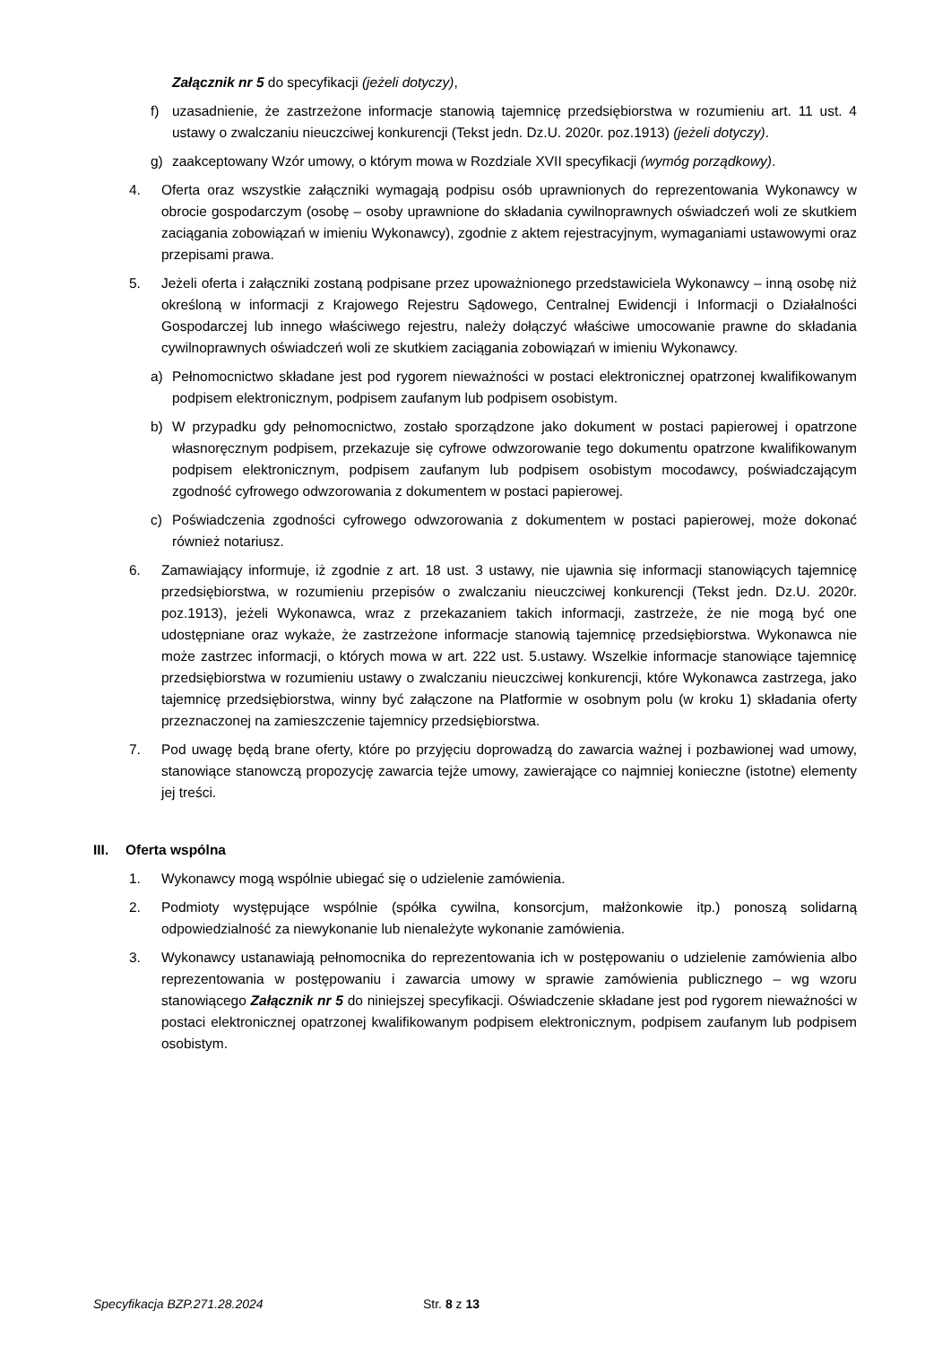Załącznik nr 5 do specyfikacji (jeżeli dotyczy),
f) uzasadnienie, że zastrzeżone informacje stanowią tajemnicę przedsiębiorstwa w rozumieniu art. 11 ust. 4 ustawy o zwalczaniu nieuczciwej konkurencji (Tekst jedn. Dz.U. 2020r. poz.1913) (jeżeli dotyczy).
g) zaakceptowany Wzór umowy, o którym mowa w Rozdziale XVII specyfikacji (wymóg porządkowy).
4. Oferta oraz wszystkie załączniki wymagają podpisu osób uprawnionych do reprezentowania Wykonawcy w obrocie gospodarczym (osobę – osoby uprawnione do składania cywilnoprawnych oświadczeń woli ze skutkiem zaciągania zobowiązań w imieniu Wykonawcy), zgodnie z aktem rejestracyjnym, wymaganiami ustawowymi oraz przepisami prawa.
5. Jeżeli oferta i załączniki zostaną podpisane przez upoważnionego przedstawiciela Wykonawcy – inną osobę niż określoną w informacji z Krajowego Rejestru Sądowego, Centralnej Ewidencji i Informacji o Działalności Gospodarczej lub innego właściwego rejestru, należy dołączyć właściwe umocowanie prawne do składania cywilnoprawnych oświadczeń woli ze skutkiem zaciągania zobowiązań w imieniu Wykonawcy.
a) Pełnomocnictwo składane jest pod rygorem nieważności w postaci elektronicznej opatrzonej kwalifikowanym podpisem elektronicznym, podpisem zaufanym lub podpisem osobistym.
b) W przypadku gdy pełnomocnictwo, zostało sporządzone jako dokument w postaci papierowej i opatrzone własnoręcznym podpisem, przekazuje się cyfrowe odwzorowanie tego dokumentu opatrzone kwalifikowanym podpisem elektronicznym, podpisem zaufanym lub podpisem osobistym mocodawcy, poświadczającym zgodność cyfrowego odwzorowania z dokumentem w postaci papierowej.
c) Poświadczenia zgodności cyfrowego odwzorowania z dokumentem w postaci papierowej, może dokonać również notariusz.
6. Zamawiający informuje, iż zgodnie z art. 18 ust. 3 ustawy, nie ujawnia się informacji stanowiących tajemnicę przedsiębiorstwa, w rozumieniu przepisów o zwalczaniu nieuczciwej konkurencji (Tekst jedn. Dz.U. 2020r. poz.1913), jeżeli Wykonawca, wraz z przekazaniem takich informacji, zastrzeże, że nie mogą być one udostępniane oraz wykaże, że zastrzeżone informacje stanowią tajemnicę przedsiębiorstwa. Wykonawca nie może zastrzec informacji, o których mowa w art. 222 ust. 5.ustawy. Wszelkie informacje stanowiące tajemnicę przedsiębiorstwa w rozumieniu ustawy o zwalczaniu nieuczciwej konkurencji, które Wykonawca zastrzega, jako tajemnicę przedsiębiorstwa, winny być załączone na Platformie w osobnym polu (w kroku 1) składania oferty przeznaczonej na zamieszczenie tajemnicy przedsiębiorstwa.
7. Pod uwagę będą brane oferty, które po przyjęciu doprowadzą do zawarcia ważnej i pozbawionej wad umowy, stanowiące stanowczą propozycję zawarcia tejże umowy, zawierające co najmniej konieczne (istotne) elementy jej treści.
III. Oferta wspólna
1. Wykonawcy mogą wspólnie ubiegać się o udzielenie zamówienia.
2. Podmioty występujące wspólnie (spółka cywilna, konsorcjum, małżonkowie itp.) ponoszą solidarną odpowiedzialność za niewykonanie lub nienależyte wykonanie zamówienia.
3. Wykonawcy ustanawiają pełnomocnika do reprezentowania ich w postępowaniu o udzielenie zamówienia albo reprezentowania w postępowaniu i zawarcia umowy w sprawie zamówienia publicznego – wg wzoru stanowiącego Załącznik nr 5 do niniejszej specyfikacji. Oświadczenie składane jest pod rygorem nieważności w postaci elektronicznej opatrzonej kwalifikowanym podpisem elektronicznym, podpisem zaufanym lub podpisem osobistym.
Specyfikacja BZP.271.28.2024 Str. 8 z 13